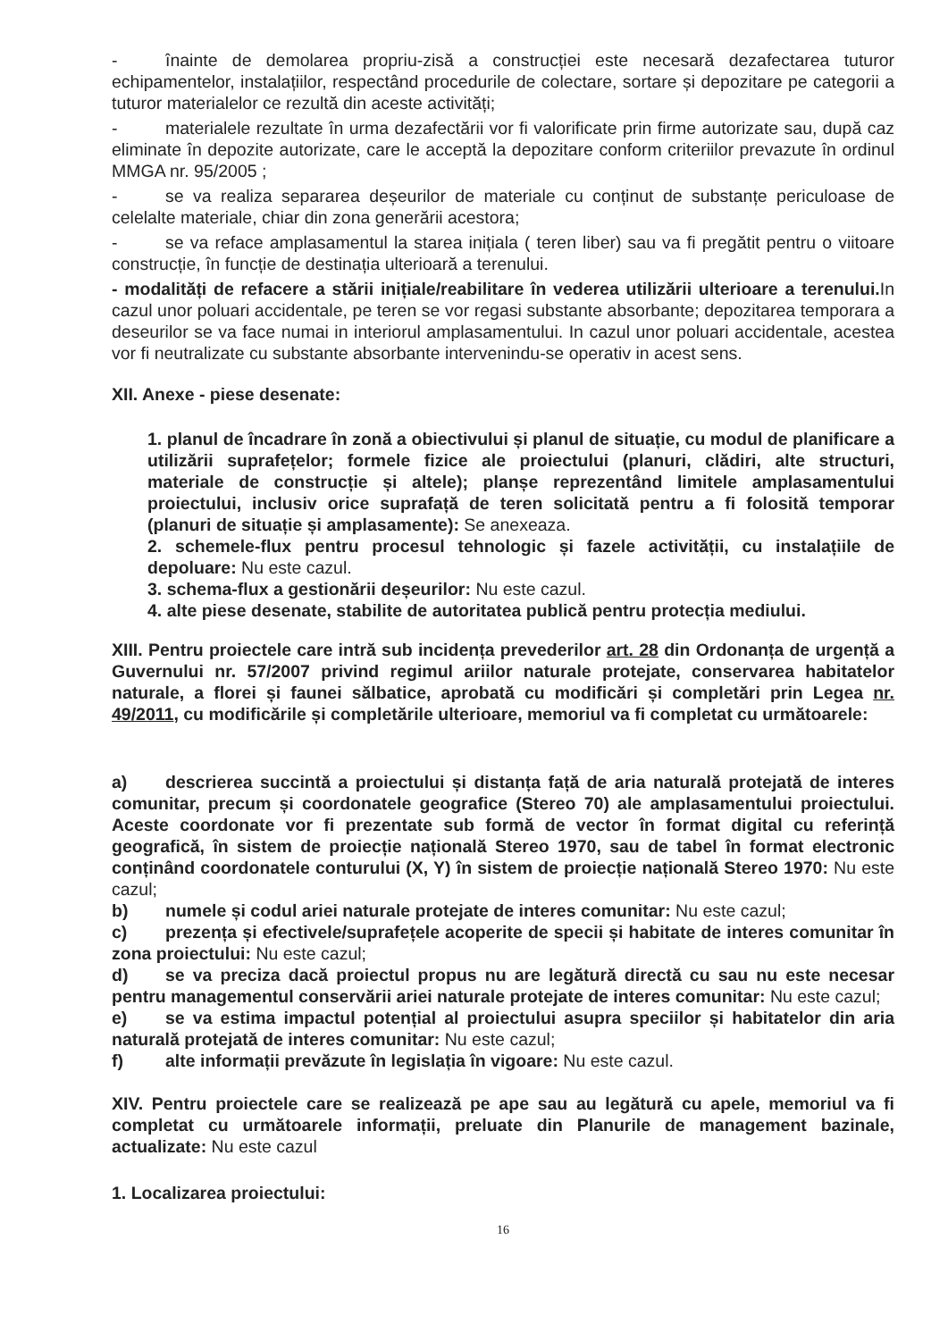- înainte de demolarea propriu-zisă a construcției este necesară dezafectarea tuturor echipamentelor, instalațiilor, respectând procedurile de colectare, sortare și depozitare pe categorii a tuturor materialelor ce rezultă din aceste activități;
- materialele rezultate în urma dezafectării vor fi valorificate prin firme autorizate sau, după caz eliminate în depozite autorizate, care le acceptă la depozitare conform criteriilor prevazute în ordinul MMGA nr. 95/2005 ;
- se va realiza separarea deșeurilor de materiale cu conținut de substanțe periculoase de celelalte materiale, chiar din zona generării acestora;
- se va reface amplasamentul la starea inițiala ( teren liber) sau va fi pregătit pentru o viitoare construcție, în funcție de destinația ulterioară a terenului.
- modalități de refacere a stării inițiale/reabilitare în vederea utilizării ulterioare a terenului. In cazul unor poluari accidentale, pe teren se vor regasi substante absorbante; depozitarea temporara a deseurilor se va face numai in interiorul amplasamentului. In cazul unor poluari accidentale, acestea vor fi neutralizate cu substante absorbante intervenindu-se operativ in acest sens.
XII. Anexe - piese desenate:
1. planul de încadrare în zonă a obiectivului și planul de situație, cu modul de planificare a utilizării suprafețelor; formele fizice ale proiectului (planuri, clădiri, alte structuri, materiale de construcție și altele); planșe reprezentând limitele amplasamentului proiectului, inclusiv orice suprafață de teren solicitată pentru a fi folosită temporar (planuri de situație și amplasamente): Se anexeaza.
2. schemele-flux pentru procesul tehnologic și fazele activității, cu instalațiile de depoluare: Nu este cazul.
3. schema-flux a gestionării deșeurilor: Nu este cazul.
4. alte piese desenate, stabilite de autoritatea publică pentru protecția mediului.
XIII. Pentru proiectele care intră sub incidența prevederilor art. 28 din Ordonanța de urgență a Guvernului nr. 57/2007 privind regimul ariilor naturale protejate, conservarea habitatelor naturale, a florei și faunei sălbatice, aprobată cu modificări și completări prin Legea nr. 49/2011, cu modificările și completările ulterioare, memoriul va fi completat cu următoarele:
a) descrierea succintă a proiectului și distanța față de aria naturală protejată de interes comunitar, precum și coordonatele geografice (Stereo 70) ale amplasamentului proiectului. Aceste coordonate vor fi prezentate sub formă de vector în format digital cu referință geografică, în sistem de proiecție națională Stereo 1970, sau de tabel în format electronic conținând coordonatele conturului (X, Y) în sistem de proiecție națională Stereo 1970: Nu este cazul;
b) numele și codul ariei naturale protejate de interes comunitar: Nu este cazul;
c) prezența și efectivele/suprafețele acoperite de specii și habitate de interes comunitar în zona proiectului: Nu este cazul;
d) se va preciza dacă proiectul propus nu are legătură directă cu sau nu este necesar pentru managementul conservării ariei naturale protejate de interes comunitar: Nu este cazul;
e) se va estima impactul potențial al proiectului asupra speciilor și habitatelor din aria naturală protejată de interes comunitar: Nu este cazul;
f) alte informații prevăzute în legislația în vigoare: Nu este cazul.
XIV. Pentru proiectele care se realizează pe ape sau au legătură cu apele, memoriul va fi completat cu următoarele informații, preluate din Planurile de management bazinale, actualizate: Nu este cazul
1. Localizarea proiectului:
16